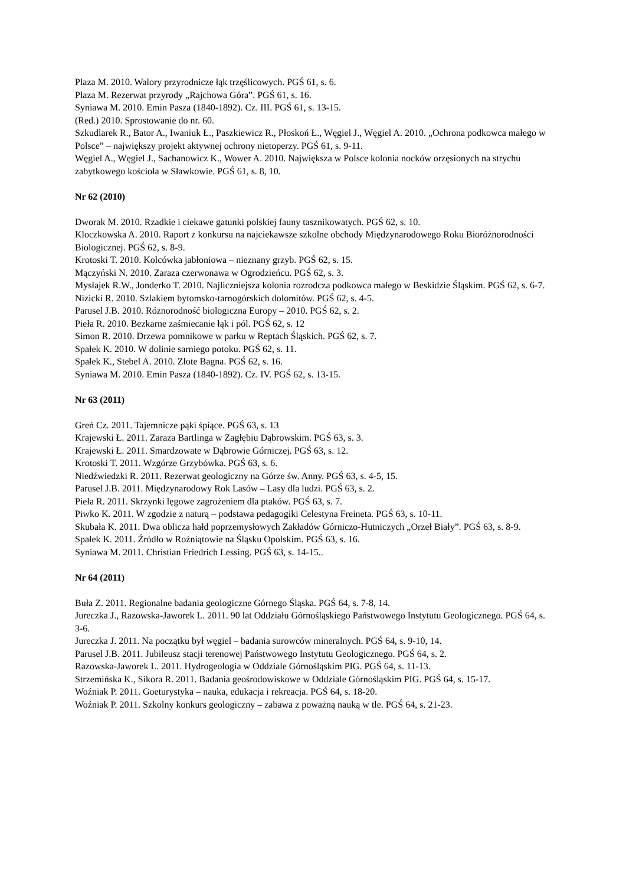Plaza M. 2010. Walory przyrodnicze łąk trzęślicowych. PGŚ 61, s. 6.
Plaza M. Rezerwat przyrody „Rajchowa Góra”. PGŚ 61, s. 16.
Syniawa M. 2010. Emin Pasza (1840-1892). Cz. III. PGŚ 61, s. 13-15.
(Red.) 2010. Sprostowanie do nr. 60.
Szkudlarek R., Bator A., Iwaniuk Ł., Paszkiewicz R., Płoskoń Ł., Węgiel J., Węgiel A. 2010. „Ochrona podkowca małego w Polsce” – największy projekt aktywnej ochrony nietoperzy. PGŚ 61, s. 9-11.
Węgiel A., Węgiel J., Sachanowicz K., Wower A. 2010. Największa w Polsce kolonia nocków orzęsionych na strychu zabytkowego kościoła w Sławkowie. PGŚ 61, s. 8, 10.
Nr 62 (2010)
Dworak M. 2010. Rzadkie i ciekawe gatunki polskiej fauny tasznikowatych. PGŚ 62, s. 10.
Kloczkowska A. 2010. Raport z konkursu na najciekawsze szkolne obchody Międzynarodowego Roku Bioróżnorodności Biologicznej. PGŚ 62, s. 8-9.
Krotoski T. 2010. Kolcówka jabłoniowa – nieznany grzyb. PGŚ 62, s. 15.
Mączyński N. 2010. Zaraza czerwonawa w Ogrodzieńcu. PGŚ 62, s. 3.
Mysłajek R.W., Jonderko T. 2010. Najliczniejsza kolonia rozrodcza podkowca małego w Beskidzie Śląskim. PGŚ 62, s. 6-7.
Nizicki R. 2010. Szlakiem bytomsko-tarnogórskich dolomitów. PGŚ 62, s. 4-5.
Parusel J.B. 2010. Różnorodność biologiczna Europy – 2010. PGŚ 62, s. 2.
Pieła R. 2010. Bezkarne zaśmiecanie łąk i pól. PGŚ 62, s. 12
Simon R. 2010. Drzewa pomnikowe w parku w Reptach Śląskich. PGŚ 62, s. 7.
Spałek K. 2010. W dolinie sarniego potoku. PGŚ 62, s. 11.
Spałek K., Stebel A. 2010. Złote Bagna. PGŚ 62, s. 16.
Syniawa M. 2010. Emin Pasza (1840-1892). Cz. IV. PGŚ 62, s. 13-15.
Nr 63 (2011)
Greń Cz. 2011. Tajemnicze pąki śpiące. PGŚ 63, s. 13
Krajewski Ł. 2011. Zaraza Bartlinga w Zagłębiu Dąbrowskim. PGŚ 63, s. 3.
Krajewski Ł. 2011. Smardzowate w Dąbrowie Górniczej. PGŚ 63, s. 12.
Krotoski T. 2011. Wzgórze Grzybówka. PGŚ 63, s. 6.
Niedźwiedzki R. 2011. Rezerwat geologiczny na Górze św. Anny. PGŚ 63, s. 4-5, 15.
Parusel J.B. 2011. Międzynarodowy Rok Lasów – Lasy dla ludzi. PGŚ 63, s. 2.
Pieła R. 2011. Skrzynki lęgowe zagrożeniem dla ptaków. PGŚ 63, s. 7.
Piwko K. 2011. W zgodzie z naturą – podstawa pedagogiki Celestyna Freineta. PGŚ 63, s. 10-11.
Skubała K. 2011. Dwa oblicza hałd poprzemysłowych Zakładów Górniczo-Hutniczych „Orzeł Biały”. PGŚ 63, s. 8-9.
Spałek K. 2011. Źródło w Rożniątowie na Śląsku Opolskim. PGŚ 63, s. 16.
Syniawa M. 2011. Christian Friedrich Lessing. PGŚ 63, s. 14-15..
Nr 64 (2011)
Buła Z. 2011. Regionalne badania geologiczne Górnego Śląska. PGŚ 64, s. 7-8, 14.
Jureczka J., Razowska-Jaworek L. 2011. 90 lat Oddziału Górnośląskiego Państwowego Instytutu Geologicznego. PGŚ 64, s. 3-6.
Jureczka J. 2011. Na początku był węgiel – badania surowców mineralnych. PGŚ 64, s. 9-10, 14.
Parusel J.B. 2011. Jubileusz stacji terenowej Państwowego Instytutu Geologicznego. PGŚ 64, s. 2.
Razowska-Jaworek L. 2011. Hydrogeologia w Oddziale Górnośląskim PIG. PGŚ 64, s. 11-13.
Strzemińska K., Sikora R. 2011. Badania geośrodowiskowe w Oddziale Górnośląskim PIG. PGŚ 64, s. 15-17.
Woźniak P. 2011. Goeturystyka – nauka, edukacja i rekreacja. PGŚ 64, s. 18-20.
Woźniak P. 2011. Szkolny konkurs geologiczny – zabawa z poważną nauką w tle. PGŚ 64, s. 21-23.